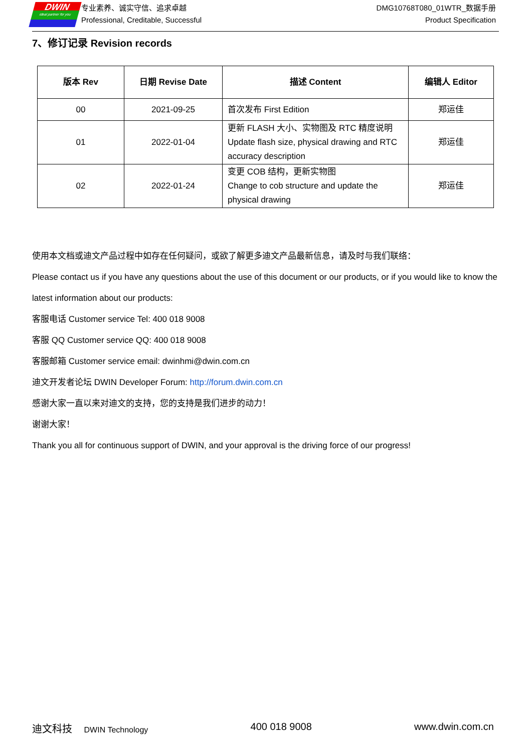DWIN
ideal partner for you
专业素养、诚实守信、追求卓越
Professional, Creditable, Successful
DMG10768T080_01WTR_数据手册
Product Specification
7、修订记录 Revision records
| 版本 Rev | 日期 Revise Date | 描述 Content | 编辑人 Editor |
| --- | --- | --- | --- |
| 00 | 2021-09-25 | 首次发布 First Edition | 郑运佳 |
| 01 | 2022-01-04 | 更新 FLASH 大小、实物图及 RTC 精度说明 Update flash size, physical drawing and RTC accuracy description | 郑运佳 |
| 02 | 2022-01-24 | 变更 COB 结构，更新实物图 Change to cob structure and update the physical drawing | 郑运佳 |
使用本文档或迪文产品过程中如存在任何疑问，或欲了解更多迪文产品最新信息，请及时与我们联络：
Please contact us if you have any questions about the use of this document or our products, or if you would like to know the latest information about our products:
客服电话 Customer service Tel: 400 018 9008
客服 QQ Customer service QQ: 400 018 9008
客服邮箱 Customer service email: dwinhmi@dwin.com.cn
迪文开发者论坛 DWIN Developer Forum: http://forum.dwin.com.cn
感谢大家一直以来对迪文的支持，您的支持是我们进步的动力！
谢谢大家！
Thank you all for continuous support of DWIN, and your approval is the driving force of our progress!
迪文科技 DWIN Technology 400 018 9008 www.dwin.com.cn